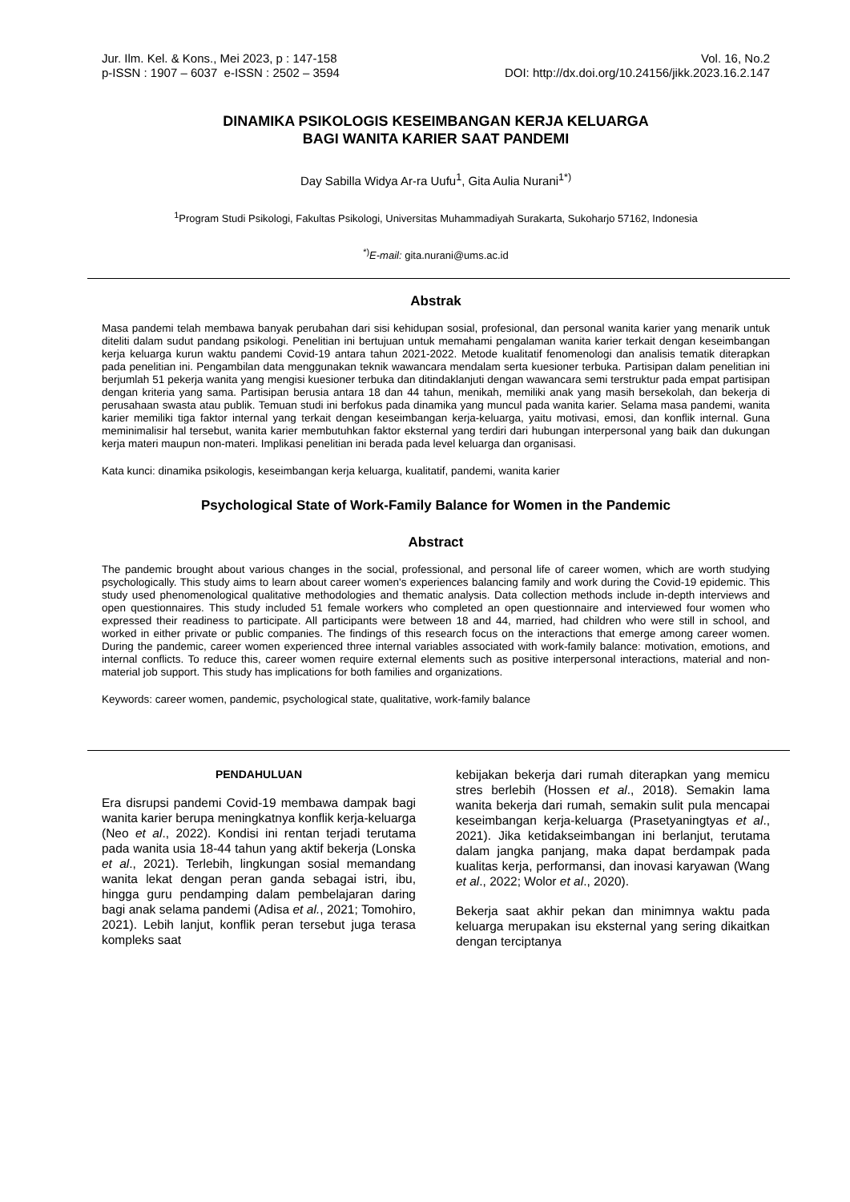Jur. Ilm. Kel. & Kons., Mei 2023, p : 147-158
p-ISSN : 1907 – 6037 e-ISSN : 2502 – 3594
Vol. 16, No.2
DOI: http://dx.doi.org/10.24156/jikk.2023.16.2.147
DINAMIKA PSIKOLOGIS KESEIMBANGAN KERJA KELUARGA
BAGI WANITA KARIER SAAT PANDEMI
Day Sabilla Widya Ar-ra Uufu<sup>1</sup>, Gita Aulia Nurani<sup>1*)</sup>
<sup>1</sup> Program Studi Psikologi, Fakultas Psikologi, Universitas Muhammadiyah Surakarta, Sukoharjo 57162, Indonesia
<sup>*)</sup> E-mail: gita.nurani@ums.ac.id
Abstrak
Masa pandemi telah membawa banyak perubahan dari sisi kehidupan sosial, profesional, dan personal wanita karier yang menarik untuk diteliti dalam sudut pandang psikologi. Penelitian ini bertujuan untuk memahami pengalaman wanita karier terkait dengan keseimbangan kerja keluarga kurun waktu pandemi Covid-19 antara tahun 2021-2022. Metode kualitatif fenomenologi dan analisis tematik diterapkan pada penelitian ini. Pengambilan data menggunakan teknik wawancara mendalam serta kuesioner terbuka. Partisipan dalam penelitian ini berjumlah 51 pekerja wanita yang mengisi kuesioner terbuka dan ditindaklanjuti dengan wawancara semi terstruktur pada empat partisipan dengan kriteria yang sama. Partisipan berusia antara 18 dan 44 tahun, menikah, memiliki anak yang masih bersekolah, dan bekerja di perusahaan swasta atau publik. Temuan studi ini berfokus pada dinamika yang muncul pada wanita karier. Selama masa pandemi, wanita karier memiliki tiga faktor internal yang terkait dengan keseimbangan kerja-keluarga, yaitu motivasi, emosi, dan konflik internal. Guna meminimalisir hal tersebut, wanita karier membutuhkan faktor eksternal yang terdiri dari hubungan interpersonal yang baik dan dukungan kerja materi maupun non-materi. Implikasi penelitian ini berada pada level keluarga dan organisasi.
Kata kunci: dinamika psikologis, keseimbangan kerja keluarga, kualitatif, pandemi, wanita karier
Psychological State of Work-Family Balance for Women in the Pandemic
Abstract
The pandemic brought about various changes in the social, professional, and personal life of career women, which are worth studying psychologically. This study aims to learn about career women's experiences balancing family and work during the Covid-19 epidemic. This study used phenomenological qualitative methodologies and thematic analysis. Data collection methods include in-depth interviews and open questionnaires. This study included 51 female workers who completed an open questionnaire and interviewed four women who expressed their readiness to participate. All participants were between 18 and 44, married, had children who were still in school, and worked in either private or public companies. The findings of this research focus on the interactions that emerge among career women. During the pandemic, career women experienced three internal variables associated with work-family balance: motivation, emotions, and internal conflicts. To reduce this, career women require external elements such as positive interpersonal interactions, material and non-material job support. This study has implications for both families and organizations.
Keywords: career women, pandemic, psychological state, qualitative, work-family balance
PENDAHULUAN
Era disrupsi pandemi Covid-19 membawa dampak bagi wanita karier berupa meningkatnya konflik kerja-keluarga (Neo et al., 2022). Kondisi ini rentan terjadi terutama pada wanita usia 18-44 tahun yang aktif bekerja (Lonska et al., 2021). Terlebih, lingkungan sosial memandang wanita lekat dengan peran ganda sebagai istri, ibu, hingga guru pendamping dalam pembelajaran daring bagi anak selama pandemi (Adisa et al., 2021; Tomohiro, 2021). Lebih lanjut, konflik peran tersebut juga terasa kompleks saat
kebijakan bekerja dari rumah diterapkan yang memicu stres berlebih (Hossen et al., 2018). Semakin lama wanita bekerja dari rumah, semakin sulit pula mencapai keseimbangan kerja-keluarga (Prasetyaningtyas et al., 2021). Jika ketidakseimbangan ini berlanjut, terutama dalam jangka panjang, maka dapat berdampak pada kualitas kerja, performansi, dan inovasi karyawan (Wang et al., 2022; Wolor et al., 2020).
Bekerja saat akhir pekan dan minimnya waktu pada keluarga merupakan isu eksternal yang sering dikaitkan dengan terciptanya